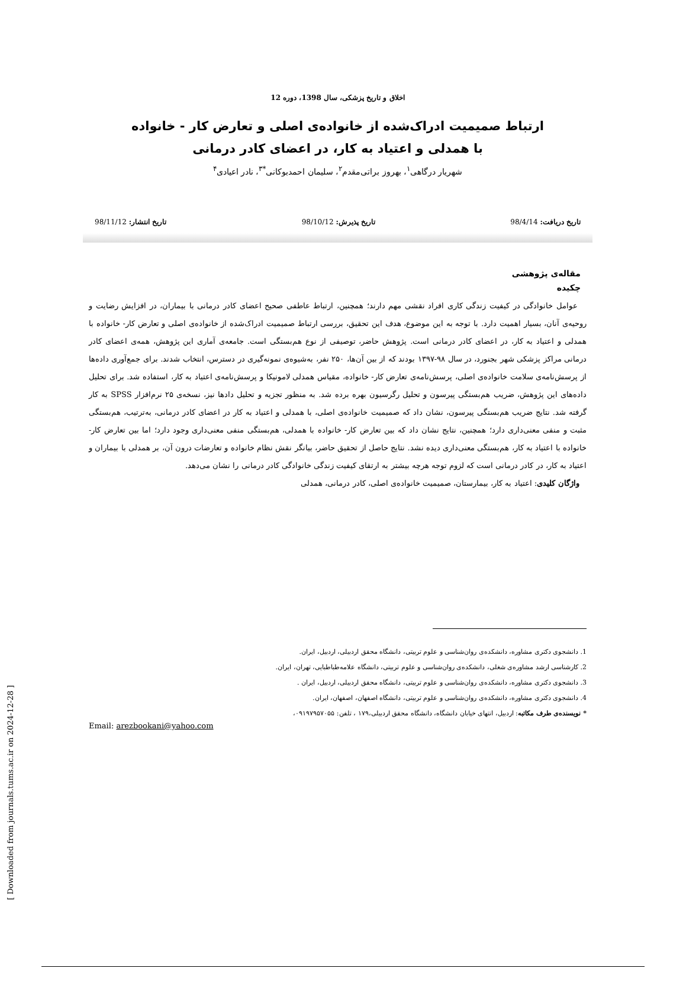اخلاق و تاریخ پزشکی، سال 1398، دوره 12
ارتباط صمیمیت ادراک‌شده از خانواده‌ی اصلی و تعارض کار - خانواده
با همدلی و اعتیاد به کار، در اعضای کادر درمانی
شهریار درگاهی<sup>۱</sup>، بهروز براتی‌مقدم<sup>۲</sup>، سلیمان احمدبوکانی<sup>*۳</sup>، نادر اعیادی<sup>۴</sup>
تاریخ دریافت: 98/4/14 تاریخ پذیرش: 98/10/12 تاریخ انتشار: 98/11/12
مقاله‌ی پژوهشی
چکیده
عوامل خانوادگی در کیفیت زندگی کاری افراد نقشی مهم دارند؛ همچنین، ارتباط عاطفی صحیح اعضای کادر درمانی با بیماران، در افزایش رضایت و روحیه‌ی آنان، بسیار اهمیت دارد. با توجه به این موضوع، هدف این تحقیق، بررسی ارتباط صمیمیت ادراک‌شده از خانواده‌ی اصلی و تعارض کار- خانواده با همدلی و اعتیاد به کار، در اعضای کادر درمانی است. پژوهش حاضر، توصیفی از نوع هم‌بستگی است. جامعه‌ی آماری این پژوهش، همه‌ی اعضای کادر درمانی مراکز پزشکی شهر بجنورد، در سال ۹۸-۱۳۹۷ بودند که از بین آن‌ها، ۲۵۰ نفر، به‌شیوه‌ی نمونه‌گیری در دسترس، انتخاب شدند. برای جمع‌آوری داده‌ها از پرسش‌نامه‌ی سلامت خانواده‌ی اصلی، پرسش‌نامه‌ی تعارض کار- خانواده، مقیاس همدلی لامونیکا و پرسش‌نامه‌ی اعتیاد به کار، استفاده شد. برای تحلیل داده‌های این پژوهش، ضریب هم‌بستگی پیرسون و تحلیل رگرسیون بهره برده شد. به منظور تجزیه و تحلیل دادها نیز، نسخه‌ی ۲۵ نرم‌افزار SPSS به کار گرفته شد. نتایج ضریب هم‌بستگی پیرسون، نشان داد که صمیمیت خانواده‌ی اصلی، با همدلی و اعتیاد به کار در اعضای کادر درمانی، به‌ترتیب، هم‌بستگی مثبت و منفی معنی‌داری دارد؛ همچنین، نتایج نشان داد که بین تعارض کار- خانواده با همدلی، هم‌بستگی منفی معنی‌داری وجود دارد؛ اما بین تعارض کار- خانواده با اعتیاد به کار، هم‌بستگی معنی‌داری دیده نشد. نتایج حاصل از تحقیق حاضر، بیانگر نقش نظام خانواده و تعارضات درون آن، بر همدلی با بیماران و اعتیاد به کار، در کادر درمانی است که لزوم توجه هرچه بیشتر به ارتقای کیفیت زندگی خانوادگی کادر درمانی را نشان می‌دهد.
واژگان کلیدی: اعتیاد به کار، بیمارستان، صمیمیت خانواده‌ی اصلی، کادر درمانی، همدلی
1. دانشجوی دکتری مشاوره، دانشکده‌ی روان‌شناسی و علوم تربیتی، دانشگاه محقق اردبیلی، اردبیل، ایران.
2. کارشناسی ارشد مشاوره‌ی شغلی، دانشکده‌ی روان‌شناسی و علوم تربیتی، دانشگاه علامه‌طباطبایی، تهران، ایران.
3. دانشجوی دکتری مشاوره، دانشکده‌ی روان‌شناسی و علوم تربیتی، دانشگاه محقق اردبیلی، اردبیل، ایران .
4. دانشجوی دکتری مشاوره، دانشکده‌ی روان‌شناسی و علوم تربیتی، دانشگاه اصفهان، اصفهان، ایران.
* نویسنده‌ی طرف مکاتبه: اردبیل، انتهای خیابان دانشگاه، دانشگاه محقق اردبیلی،۱۷۹ ، تلفن: ۰۹۱۹۷۹۵۷۰۵۵،
Email: arezbookani@yahoo.com
[ Downloaded from journals.tums.ac.ir on 2024-12-28 ]